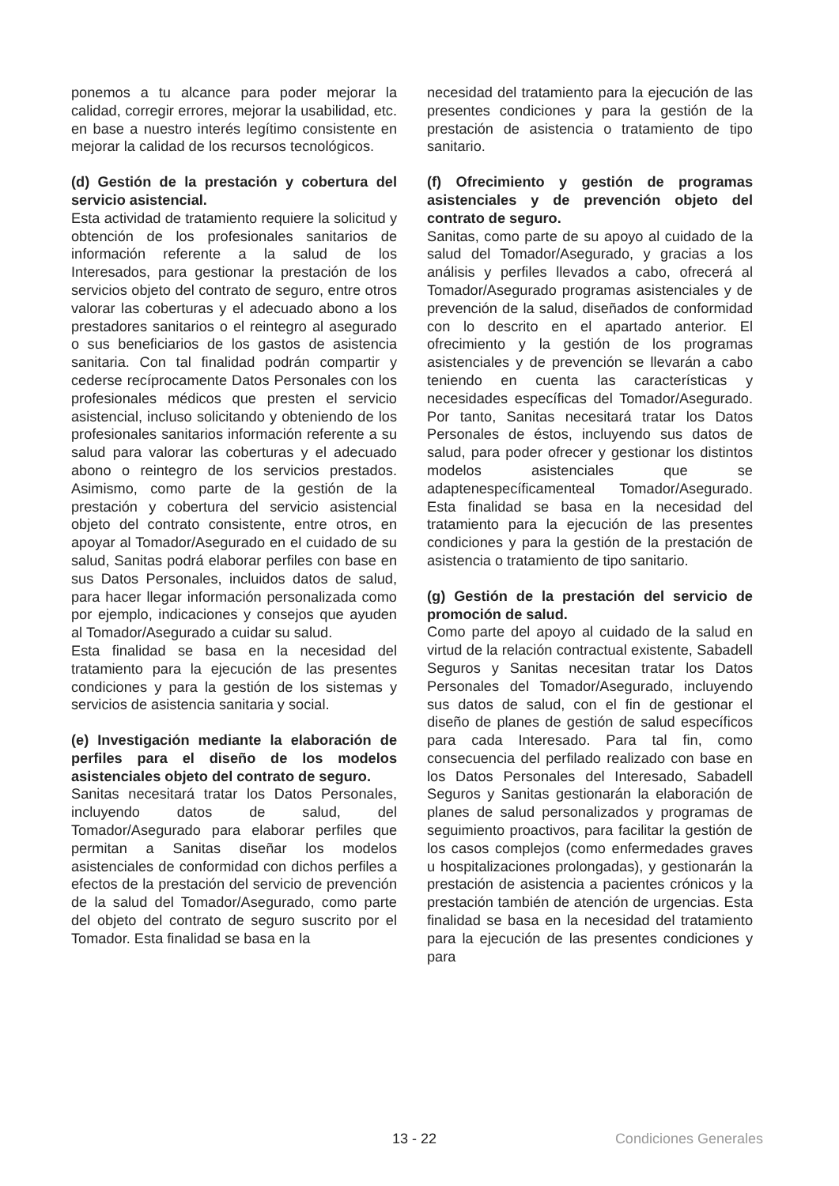ponemos a tu alcance para poder mejorar la calidad, corregir errores, mejorar la usabilidad, etc. en base a nuestro interés legítimo consistente en mejorar la calidad de los recursos tecnológicos.
(d) Gestión de la prestación y cobertura del servicio asistencial.
Esta actividad de tratamiento requiere la solicitud y obtención de los profesionales sanitarios de información referente a la salud de los Interesados, para gestionar la prestación de los servicios objeto del contrato de seguro, entre otros valorar las coberturas y el adecuado abono a los prestadores sanitarios o el reintegro al asegurado o sus beneficiarios de los gastos de asistencia sanitaria. Con tal finalidad podrán compartir y cederse recíprocamente Datos Personales con los profesionales médicos que presten el servicio asistencial, incluso solicitando y obteniendo de los profesionales sanitarios información referente a su salud para valorar las coberturas y el adecuado abono o reintegro de los servicios prestados. Asimismo, como parte de la gestión de la prestación y cobertura del servicio asistencial objeto del contrato consistente, entre otros, en apoyar al Tomador/Asegurado en el cuidado de su salud, Sanitas podrá elaborar perfiles con base en sus Datos Personales, incluidos datos de salud, para hacer llegar información personalizada como por ejemplo, indicaciones y consejos que ayuden al Tomador/Asegurado a cuidar su salud.
Esta finalidad se basa en la necesidad del tratamiento para la ejecución de las presentes condiciones y para la gestión de los sistemas y servicios de asistencia sanitaria y social.
(e) Investigación mediante la elaboración de perfiles para el diseño de los modelos asistenciales objeto del contrato de seguro.
Sanitas necesitará tratar los Datos Personales, incluyendo datos de salud, del Tomador/Asegurado para elaborar perfiles que permitan a Sanitas diseñar los modelos asistenciales de conformidad con dichos perfiles a efectos de la prestación del servicio de prevención de la salud del Tomador/Asegurado, como parte del objeto del contrato de seguro suscrito por el Tomador. Esta finalidad se basa en la
necesidad del tratamiento para la ejecución de las presentes condiciones y para la gestión de la prestación de asistencia o tratamiento de tipo sanitario.
(f) Ofrecimiento y gestión de programas asistenciales y de prevención objeto del contrato de seguro.
Sanitas, como parte de su apoyo al cuidado de la salud del Tomador/Asegurado, y gracias a los análisis y perfiles llevados a cabo, ofrecerá al Tomador/Asegurado programas asistenciales y de prevención de la salud, diseñados de conformidad con lo descrito en el apartado anterior. El ofrecimiento y la gestión de los programas asistenciales y de prevención se llevarán a cabo teniendo en cuenta las características y necesidades específicas del Tomador/Asegurado. Por tanto, Sanitas necesitará tratar los Datos Personales de éstos, incluyendo sus datos de salud, para poder ofrecer y gestionar los distintos modelos asistenciales que se adaptenespecíficamenteal Tomador/Asegurado. Esta finalidad se basa en la necesidad del tratamiento para la ejecución de las presentes condiciones y para la gestión de la prestación de asistencia o tratamiento de tipo sanitario.
(g) Gestión de la prestación del servicio de promoción de salud.
Como parte del apoyo al cuidado de la salud en virtud de la relación contractual existente, Sabadell Seguros y Sanitas necesitan tratar los Datos Personales del Tomador/Asegurado, incluyendo sus datos de salud, con el fin de gestionar el diseño de planes de gestión de salud específicos para cada Interesado. Para tal fin, como consecuencia del perfilado realizado con base en los Datos Personales del Interesado, Sabadell Seguros y Sanitas gestionarán la elaboración de planes de salud personalizados y programas de seguimiento proactivos, para facilitar la gestión de los casos complejos (como enfermedades graves u hospitalizaciones prolongadas), y gestionarán la prestación de asistencia a pacientes crónicos y la prestación también de atención de urgencias. Esta finalidad se basa en la necesidad del tratamiento para la ejecución de las presentes condiciones y para
13 - 22 Condiciones Generales